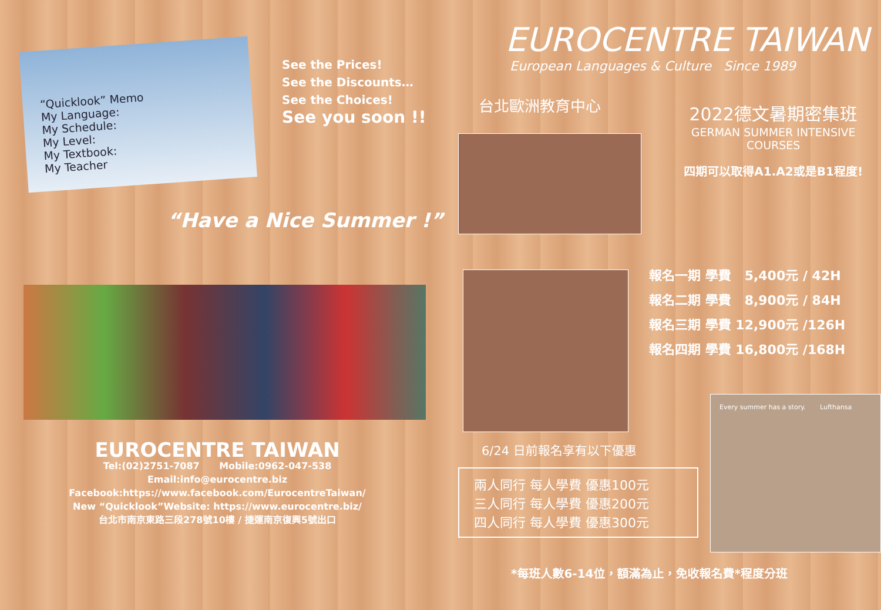“Quicklook” Memo
My Language:
My Schedule:
My Level:
My Textbook:
My Teacher
See the Prices!
See the Discounts…
See the Choices!
See you soon !!
“Have a Nice Summer !”
EUROCENTRE TAIWAN
Tel:(02)2751-7087 Mobile:0962-047-538
Email:info@eurocentre.biz
Facebook:https://www.facebook.com/EurocentreTaiwan/
New “Quicklook”Website: https://www.eurocentre.biz/
台北市南京東路三段278號10樓 / 捷運南京復興5號出口
EUROCENTRE TAIWAN
European Languages & Culture Since 1989
台北歐洲教育中心
2022德文暑期密集班
GERMAN SUMMER INTENSIVE COURSES
四期可以取得A1.A2或是B1程度!
報名一期 學費 5,400元 / 42H
報名二期 學費 8,900元 / 84H
報名三期 學費 12,900元 /126H
報名四期 學費 16,800元 /168H
6/24 日前報名享有以下優惠
兩人同行 每人學費 優惠100元
三人同行 每人學費 優惠200元
四人同行 每人學費 優惠300元
Every summer has a story. Lufthansa
*每班人數6-14位，額滿為止，免收報名費*程度分班